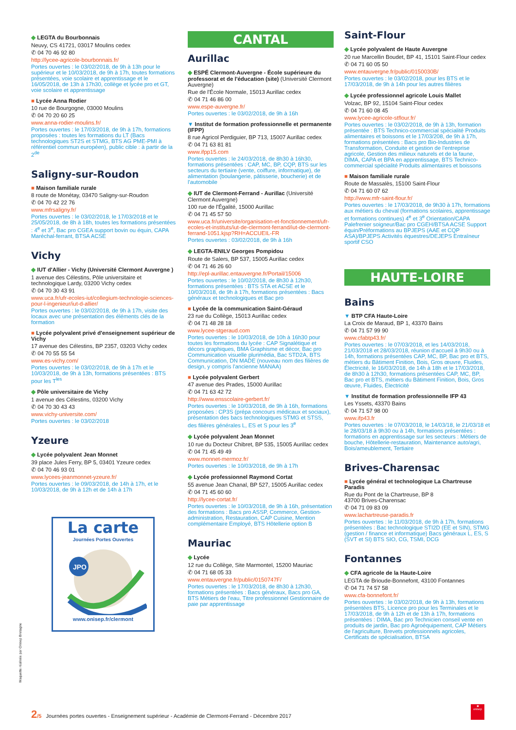◆ LEGTA du Bourbonnais
Neuvy, CS 41721, 03017 Moulins cedex
✆ 04 70 46 92 80
http://lycee-agricole-bourbonnais.fr/
Portes ouvertes : le 03/02/2018, de 9h à 13h pour le supérieur et le 10/03/2018, de 9h à 17h, toutes formations présentées, voie scolaire et apprentissage et le 16/05/2018, de 13h à 17h30, collège et lycée pro et GT, voie scolaire et apprentissage
■ Lycée Anna Rodier
10 rue de Bourgogne, 03000 Moulins
✆ 04 70 20 60 25
www.anna-rodier-moulins.fr/
Portes ouvertes : le 17/03/2018, de 9h à 17h, formations proposées : toutes les formations du LT (Bacs technologiques ST2S et STMG, BTS AG PME-PMI à référentiel commun européen), public cible : à partir de la 2<sup>de</sup>
Saligny-sur-Roudon
■ Maison familiale rurale
8 route de Monétay, 03470 Saligny-sur-Roudon
✆ 04 70 42 22 76
www.mfrsaligny.fr/
Portes ouvertes : le 03/02/2018, le 17/03/2018 et le 25/05/2018, de 8h à 18h, toutes les formations présentées : 4<sup>e</sup> et 3<sup>e</sup>, Bac pro CGEA support bovin ou équin, CAPA Maréchal-ferrant, BTSA ACSE
Vichy
◆ IUT d'Allier - Vichy (Université Clermont Auvergne )
1 avenue des Célestins, Pôle universitaire et technologique Lardy, 03200 Vichy cedex
✆ 04 70 30 43 91
www.uca.fr/ufr-ecoles-iut/collegium-technologie-sciences-pour-l-ingenieur/iut-d-allier/
Portes ouvertes : le 03/02/2018, de 9h à 17h, visite des locaux avec une présentation des éléments clés de la formation
■ Lycée polyvalent privé d'enseignement supérieur de Vichy
17 avenue des Célestins, BP 2357, 03203 Vichy cedex
✆ 04 70 55 55 54
www.es-vichy.com/
Portes ouvertes : le 03/02/2018, de 9h à 17h et le 10/03/2018, de 9h à 13h, formations présentées : BTS pour les T<sup>les</sup>
◆ Pôle universitaire de Vichy
1 avenue des Célestins, 03200 Vichy
✆ 04 70 30 43 43
www.vichy-universite.com/
Portes ouvertes : le 03/02/2018
Yzeure
◆ Lycée polyvalent Jean Monnet
39 place Jules Ferry, BP 5, 03401 Yzeure cedex
✆ 04 70 46 93 01
www.lycees-jeanmonnet-yzeure.fr/
Portes ouvertes : le 09/03/2018, de 14h à 17h, et le 10/03/2018, de 9h à 12h et de 14h à 17h
La carte
Journées Portes Ouvertes
JPO
www.onisep.fr/clermont
CANTAL
Aurillac
◆ ESPÉ Clermont-Auvergne - École supérieure du professorat et de l'éducation (site) (Université Clermont Auvergne)
Rue de l'École Normale, 15013 Aurillac cedex
✆ 04 71 46 86 00
www.espe-auvergne.fr/
Portes ouvertes : le 03/02/2018, de 9h à 16h
▼ Institut de formation professionnelle et permanente (IFPP)
8 rue Agricol Perdiguier, BP 713, 15007 Aurillac cedex
✆ 04 71 63 81 81
www.ifpp15.com
Portes ouvertes : le 24/03/2018, de 8h30 à 16h30, formations présentées : CAP, MC, BP, CQP, BTS sur les secteurs du tertiaire (vente, coiffure, informatique), de alimentation (boulangerie, pâtisserie, boucherie) et de l'automobile
◆ IUT de Clermont-Ferrand - Aurillac (Université Clermont Auvergne)
100 rue de l'Égalité, 15000 Aurillac
✆ 04 71 45 57 50
www.uca.fr/universite/organisation-et-fonctionnement/ufr-ecoles-et-instituts/iut-de-clermont-ferrand/iut-de-clermont-ferrand-1051.kjsp?RH=ACCUEIL-FR
Portes ouvertes : 03/02/2018, de 9h à 16h
◆ LEGTA-ENILV Georges Pompidou
Route de Salers, BP 537, 15005 Aurillac cedex
✆ 04 71 46 26 60
http://epl-aurillac.entauvergne.fr/Portail/15006
Portes ouvertes : le 10/02/2018, de 8h30 à 12h30, formations présentées : BTS STA et ACSE et le 10/03/2018, de 9h à 17h, formations présentées : Bacs généraux et technologiques et Bac pro
■ Lycée de la communication Saint-Géraud
23 rue du Collège, 15013 Aurillac cedex
✆ 04 71 48 28 18
www.lycee-stgeraud.com
Portes ouvertes : le 10/03/2018, de 10h à 16h30 pour toutes les formations du lycée : CAP Signalétique et décors graphiques, BMA Graphisme et décor, Bac pro Communication visuelle plurimédia, Bac STD2A, BTS Communication, DN MADE (nouveau nom des filières de design, y compris l'ancienne MANAA)
■ Lycée polyvalent Gerbert
47 avenue des Prades, 15000 Aurillac
✆ 04 71 63 42 72
http://www.ensscolaire-gerbert.fr/
Portes ouvertes : le 10/03/2018, de 9h à 16h, formations proposées : CP3S (prépa concours médicaux et sociaux), présentation des bacs technologiques STMG et STSS, des filières générales L, ES et S pour les 3<sup>e</sup>
◆ Lycée polyvalent Jean Monnet
10 rue du Docteur Chibret, BP 535, 15005 Aurillac cedex
✆ 04 71 45 49 49
www.monnet-mermoz.fr/
Portes ouvertes : le 10/03/2018, de 9h à 17h
◆ Lycée professionnel Raymond Cortat
55 avenue Jean Chanal, BP 527, 15005 Aurillac cedex
✆ 04 71 45 60 60
http://lycee-cortat.fr/
Portes ouvertes : le 10/03/2018, de 9h à 16h, présentation des formations : Bacs pro ASSP, Commerce, Gestion-administration, Restauration, CAP Cuisine, Mention complémentaire Employé, BTS Hôtellerie option B
Mauriac
◆ Lycée
12 rue du Collège, Site Marmontel, 15200 Mauriac
✆ 04 71 68 05 33
www.entauvergne.fr/public/0150747F/
Portes ouvertes : le 17/03/2018, de 8h30 à 12h30, formations présentées : Bacs généraux, Bacs pro GA, BTS Métiers de l'eau, Titre professionnel Gestionnaire de paie par apprentissage
Saint-Flour
◆ Lycée polyvalent de Haute Auvergne
20 rue Marcellin Boudet, BP 41, 15101 Saint-Flour cedex
✆ 04 71 60 05 50
www.entauvergne.fr/public/0150030B/
Portes ouvertes : le 03/02/2018, pour les BTS et le 17/03/2018, de 9h à 14h pour les autres filières
◆ Lycée professionnel agricole Louis Mallet
Volzac, BP 92, 15104 Saint-Flour cedex
✆ 04 71 60 08 45
www.lycee-agricole-stflour.fr/
Portes ouvertes : le 03/02/2018, de 9h à 13h, formation présentée : BTS Technico-commercial spécialité Produits alimentaires et boissons et le 17/03/208, de 9h à 17h, formations présentées : Bacs pro Bio-Industries de Transformation, Conduite et gestion de l'entreprise agricole, Gestion des milieux naturels et de la faune, DIMA, CAPA et BPA en apprentissage, BTS Technico-commercial spécialité Produits alimentaires et boissons
■ Maison familiale rurale
Route de Massalès, 15100 Saint-Flour
✆ 04 71 60 07 62
http://www.mfr-saint-flour.fr/
Portes ouvertes : le 17/03/2018, de 9h30 à 17h, formations aux métiers du cheval (formations scolaires, apprentissage et formations continues) 4<sup>e</sup> et 3<sup>e</sup> Orientation/CAPA Palefrenier soigneur/Bac pro CGEH/BTSA ACSE Support équin/Préformations au BPJEPS (AAE et CQP ASA)/BPJEPS Activités équestres/DEJEPS Entraîneur sportif CSO
HAUTE-LOIRE
Bains
▼ BTP CFA Haute-Loire
La Croix de Maraud, BP 1, 43370 Bains
✆ 04 71 57 99 90
www.cfabtp43.fr/
Portes ouvertes : le 07/03/2018, et les 14/03/2018, 21/03/2018 et 28/03/2018, réunion d'accueil à 9h30 ou à 14h, formations présentées CAP, MC, BP, Bac pro et BTS, métiers du Bâtiment Finition, Bois, Gros œuvre, Fluides, Électricité, le 16/03/2018, de 14h à 18h et le 17/03/2018, de 8h30 à 12h30, formations présentées CAP, MC, BP, Bac pro et BTS, métiers du Bâtiment Finition, Bois, Gros œuvre, Fluides, Électricité
▼ Institut de formation professionnelle IFP 43
Les Yssets, 43370 Bains
✆ 04 71 57 98 00
www.ifp43.fr
Portes ouvertes : le 07/03/2018, le 14/03/18, le 21/03/18 et le 28/03/18 à 9h30 ou à 14h, formations présentées : formations en apprentissage sur les secteurs : Métiers de bouche, Hôtellerie-restauration, Maintenance auto/agri, Bois/ameublement, Tertiaire
Brives-Charensac
■ Lycée général et technologique La Chartreuse Paradis
Rue du Pont de la Chartreuse, BP 8
43700 Brives-Charensac
✆ 04 71 09 83 09
www.lachartreuse-paradis.fr
Portes ouvertes : le 11/03/2018, de 9h à 17h, formations présentées : Bac technologique STI2D (EE et SIN), STMG (gestion / finance et informatique) Bacs généraux L, ES, S (SVT et SI) BTS SIO, CG, TSMI, DCG
Fontannes
◆ CFA agricole de la Haute-Loire
LEGTA de Brioude-Bonnefont, 43100 Fontannes
✆ 04 71 74 57 58
www.cfa-bonnefont.fr/
Portes ouvertes : le 03/02/2018, de 9h à 13h, formations présentées BTS, Licence pro pour les Terminales et le 17/03/2018, de 9h à 12h et de 13h à 17h, formations présentées : DIMA, Bac pro Technicien conseil vente en produits de jardin, Bac pro Agroéquipement, CAP Métiers de l'agriculture, Brevets professionnels agricoles, Certificats de spécialisation, BTSA
Maquette réalisée par Onisep Bretagne
2/5 Journées portes ouvertes - Enseignement supérieur - Académie de Clermont-Ferrand - Décembre 2017
✱
onisep